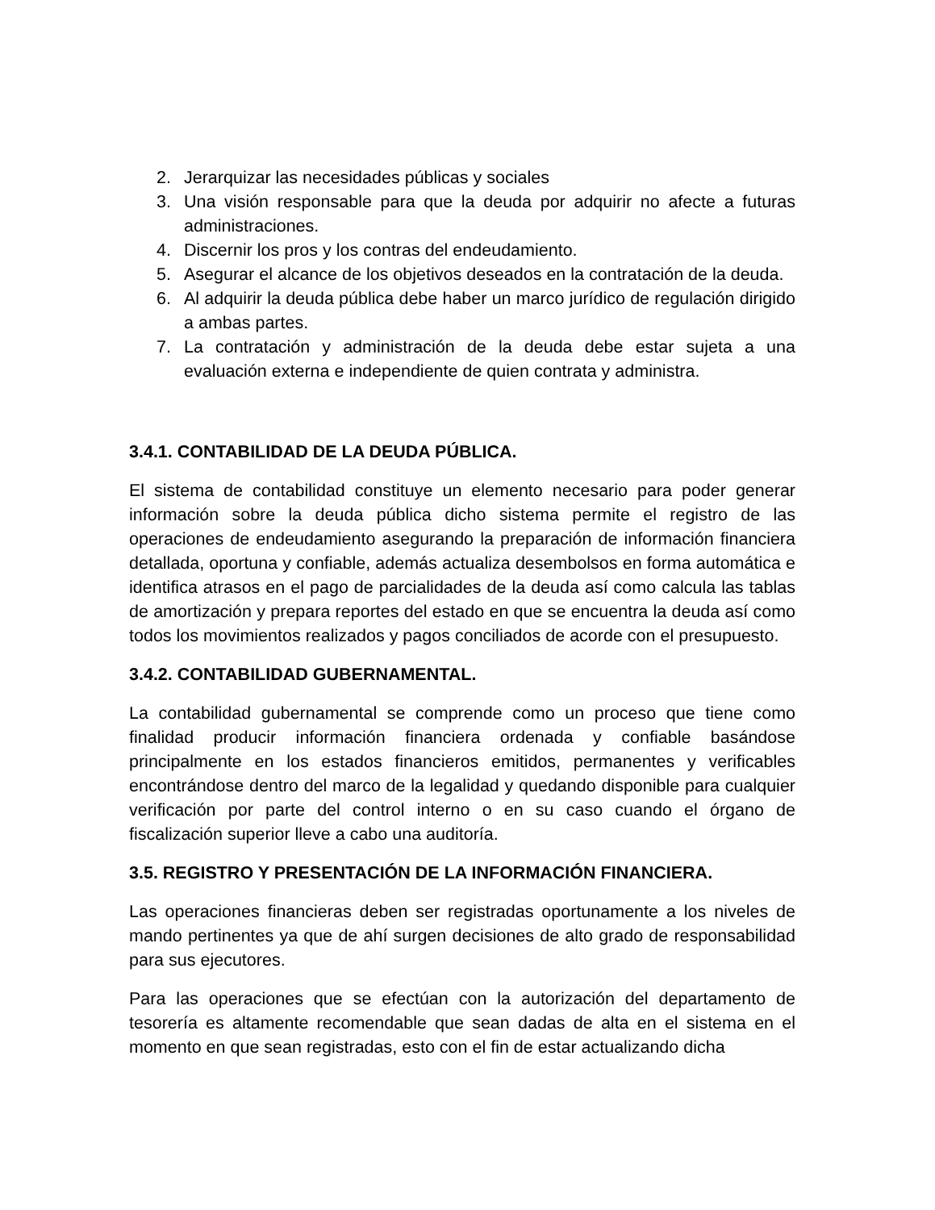2. Jerarquizar las necesidades públicas y sociales
3. Una visión responsable para que la deuda por adquirir no afecte a futuras administraciones.
4. Discernir los pros y los contras del endeudamiento.
5. Asegurar el alcance de los objetivos deseados en la contratación de la deuda.
6. Al adquirir la deuda pública debe haber un marco jurídico de regulación dirigido a ambas partes.
7. La contratación y administración de la deuda debe estar sujeta a una evaluación externa e independiente de quien contrata y administra.
3.4.1. CONTABILIDAD DE LA DEUDA PÚBLICA.
El sistema de contabilidad constituye un elemento necesario para poder generar información sobre la deuda pública dicho sistema permite el registro de las operaciones de endeudamiento asegurando la preparación de información financiera detallada, oportuna y confiable, además actualiza desembolsos en forma automática e identifica atrasos en el pago de parcialidades de la deuda así como calcula las tablas de amortización y prepara reportes del estado en que se encuentra la deuda así como todos los movimientos realizados y pagos conciliados de acorde con el presupuesto.
3.4.2. CONTABILIDAD GUBERNAMENTAL.
La contabilidad gubernamental se comprende como un proceso que tiene como finalidad producir información financiera ordenada y confiable basándose principalmente en los estados financieros emitidos, permanentes y verificables encontrándose dentro del marco de la legalidad y quedando disponible para cualquier verificación por parte del control interno o en su caso cuando el órgano de fiscalización superior lleve a cabo una auditoría.
3.5. REGISTRO Y PRESENTACIÓN DE LA INFORMACIÓN FINANCIERA.
Las operaciones financieras deben ser registradas oportunamente a los niveles de mando pertinentes ya que de ahí surgen decisiones de alto grado de responsabilidad para sus ejecutores.
Para las operaciones que se efectúan con la autorización del departamento de tesorería es altamente recomendable que sean dadas de alta en el sistema en el momento en que sean registradas, esto con el fin de estar actualizando dicha